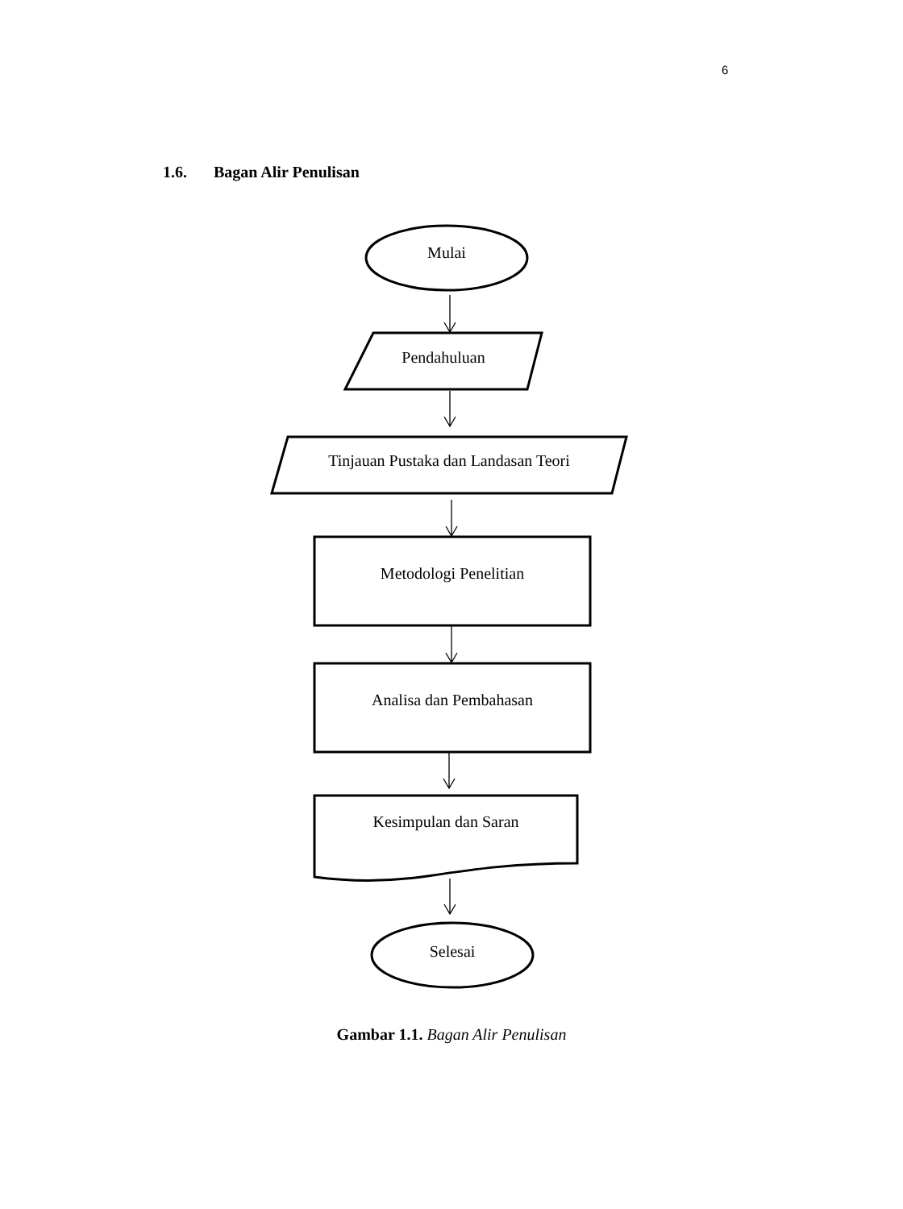6
1.6. Bagan Alir Penulisan
Mulai
Pendahuluan
Tinjauan Pustaka dan Landasan Teori
Metodologi Penelitian
Analisa dan Pembahasan
Kesimpulan dan Saran
Selesai
Gambar 1.1. Bagan Alir Penulisan